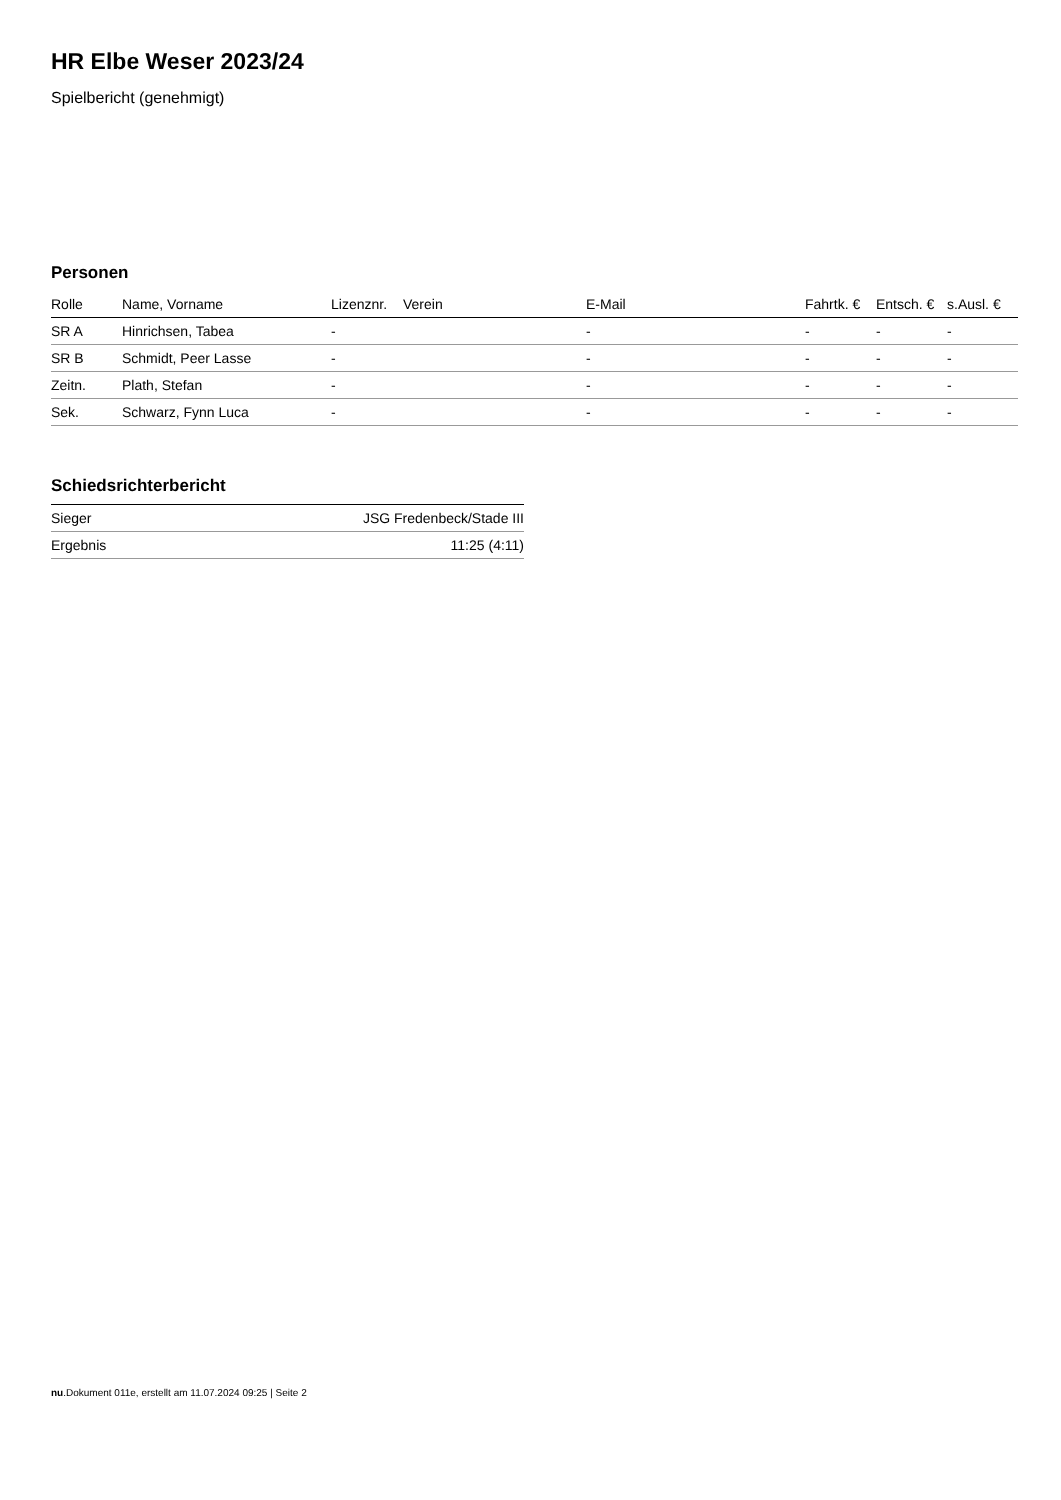HR Elbe Weser 2023/24
Spielbericht (genehmigt)
Personen
| Rolle | Name, Vorname | Lizenznr. | Verein | E-Mail | Fahrtk. € | Entsch. € | s.Ausl. € |
| --- | --- | --- | --- | --- | --- | --- | --- |
| SR A | Hinrichsen, Tabea | - | | - | - | - | - |
| SR B | Schmidt, Peer Lasse | - | | - | - | - | - |
| Zeitn. | Plath, Stefan | - | | - | - | - | - |
| Sek. | Schwarz, Fynn Luca | - | | - | - | - | - |
Schiedsrichterbericht
| Sieger | JSG Fredenbeck/Stade III |
| Ergebnis | 11:25 (4:11) |
nu.Dokument 011e, erstellt am 11.07.2024 09:25 | Seite 2